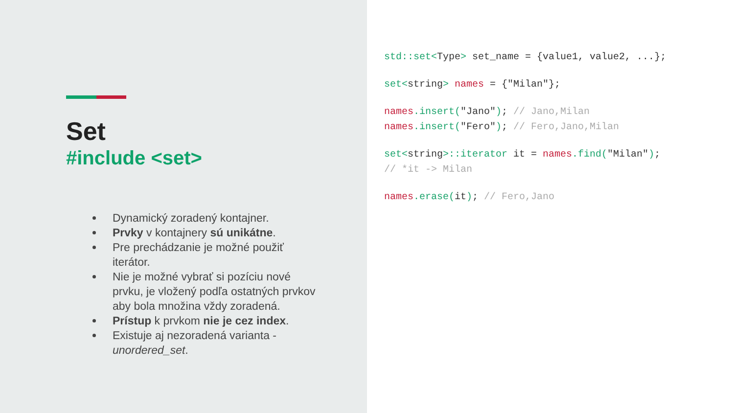Set
#include <set>
Dynamický zoradený kontajner.
Prvky v kontajnery sú unikátne.
Pre prechádzanie je možné použiť iterátor.
Nie je možné vybrať si pozíciu nové prvku, je vložený podľa ostatných prvkov aby bola množina vždy zoradená.
Prístup k prvkom nie je cez index.
Existuje aj nezoradená varianta - unordered_set.
std::set<Type> set_name = {value1, value2, ...};
set<string> names = {"Milan"};
names.insert("Jano"); // Jano,Milan names.insert("Fero"); // Fero,Jano,Milan
set<string>::iterator it = names.find("Milan"); // *it -> Milan
names.erase(it); // Fero,Jano